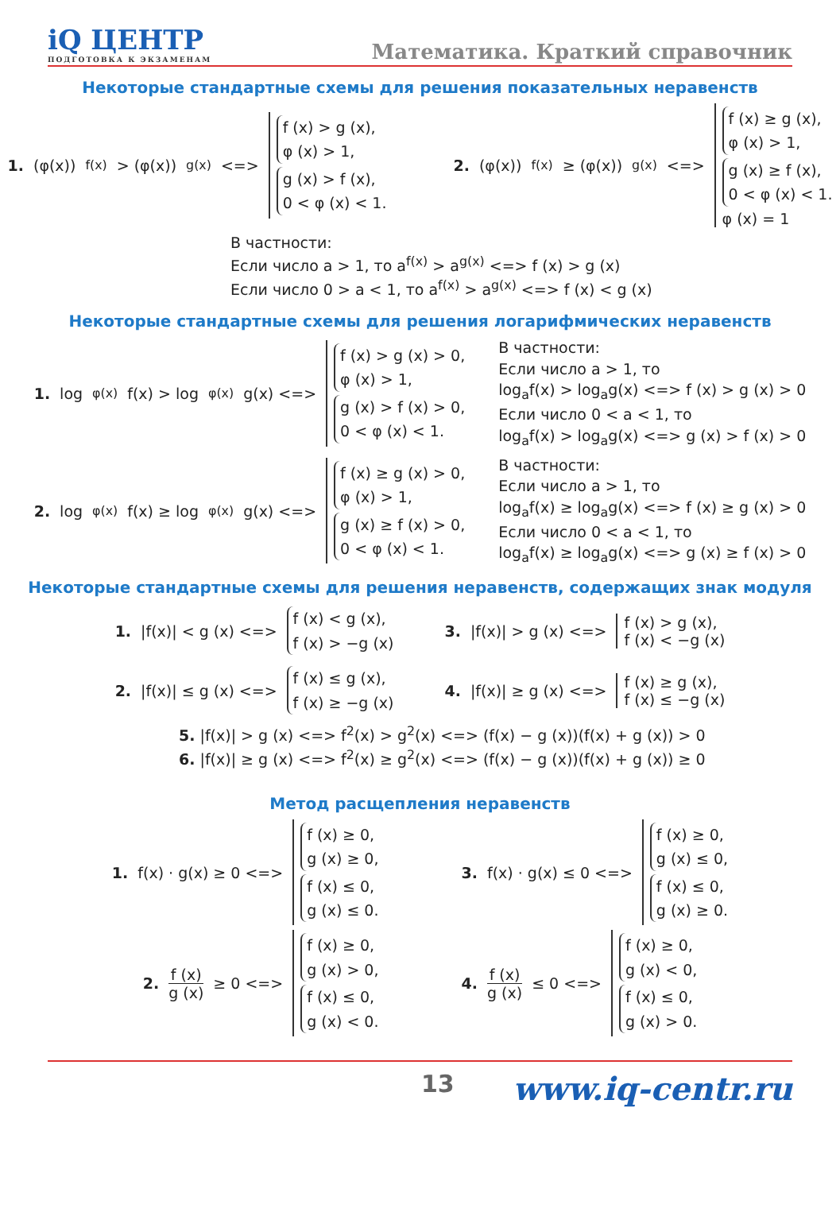iQ ЦЕНТР
ПОДГОТОВКА К ЭКЗАМЕНАМ
Математика. Краткий справочник
Некоторые стандартные схемы для решения показательных неравенств
1. (φ(x))<sup>f(x)</sup>> (φ(x))<sup>g(x)</sup> <=>
f (x) > g (x),
φ (x) > 1,
g (x) > f (x),
0 < φ (x) < 1.
2. (φ(x))<sup>f(x)</sup>≥ (φ(x))<sup>g(x)</sup> <=>
f (x) ≥ g (x),
φ (x) > 1,
g (x) ≥ f (x),
0 < φ (x) < 1.
φ (x) = 1
В частности:
Если число a > 1, то a<sup>f(x)</sup> > a<sup>g(x)</sup> <=> f (x) > g (x)
Если число 0 > a < 1, то a<sup>f(x)</sup> > a<sup>g(x)</sup> <=> f (x) < g (x)
Некоторые стандартные схемы для решения логарифмических неравенств
1. log<sub>φ(x)</sub>f(x) > log<sub>φ(x)</sub>g(x) <=>
f (x) > g (x) > 0,
φ (x) > 1,
g (x) > f (x) > 0,
0 < φ (x) < 1.
В частности:
Если число a > 1, то
log<sub>a</sub>f(x) > log<sub>a</sub>g(x) <=> f (x) > g (x) > 0
Если число 0 < a < 1, то
log<sub>a</sub>f(x) > log<sub>a</sub>g(x) <=> g (x) > f (x) > 0
2. log<sub>φ(x)</sub>f(x) ≥ log<sub>φ(x)</sub>g(x) <=>
f (x) ≥ g (x) > 0,
φ (x) > 1,
g (x) ≥ f (x) > 0,
0 < φ (x) < 1.
В частности:
Если число a > 1, то
log<sub>a</sub>f(x) ≥ log<sub>a</sub>g(x) <=> f (x) ≥ g (x) > 0
Если число 0 < a < 1, то
log<sub>a</sub>f(x) ≥ log<sub>a</sub>g(x) <=> g (x) ≥ f (x) > 0
Некоторые стандартные схемы для решения неравенств, содержащих знак модуля
1. |f(x)| < g (x) <=>
f (x) < g (x),
f (x) > −g (x)
3. |f(x)| > g (x) <=>
f (x) > g (x),
f (x) < −g (x)
2. |f(x)| ≤ g (x) <=>
f (x) ≤ g (x),
f (x) ≥ −g (x)
4. |f(x)| ≥ g (x) <=>
f (x) ≥ g (x),
f (x) ≤ −g (x)
5. |f(x)| > g (x) <=> f<sup>2</sup>(x) > g<sup>2</sup>(x) <=> (f(x) − g (x))(f(x) + g (x)) > 0
6. |f(x)| ≥ g (x) <=> f<sup>2</sup>(x) ≥ g<sup>2</sup>(x) <=> (f(x) − g (x))(f(x) + g (x)) ≥ 0
Метод расщепления неравенств
1. f(x) · g(x) ≥ 0 <=>
f (x) ≥ 0,
g (x) ≥ 0,
f (x) ≤ 0,
g (x) ≤ 0.
3. f(x) · g(x) ≤ 0 <=>
f (x) ≥ 0,
g (x) ≤ 0,
f (x) ≤ 0,
g (x) ≥ 0.
2. f (x) g (x) ≥ 0 <=>
f (x) ≥ 0,
g (x) > 0,
f (x) ≤ 0,
g (x) < 0.
4. f (x) g (x) ≤ 0 <=>
f (x) ≥ 0,
g (x) < 0,
f (x) ≤ 0,
g (x) > 0.
13 www.iq-centr.ru